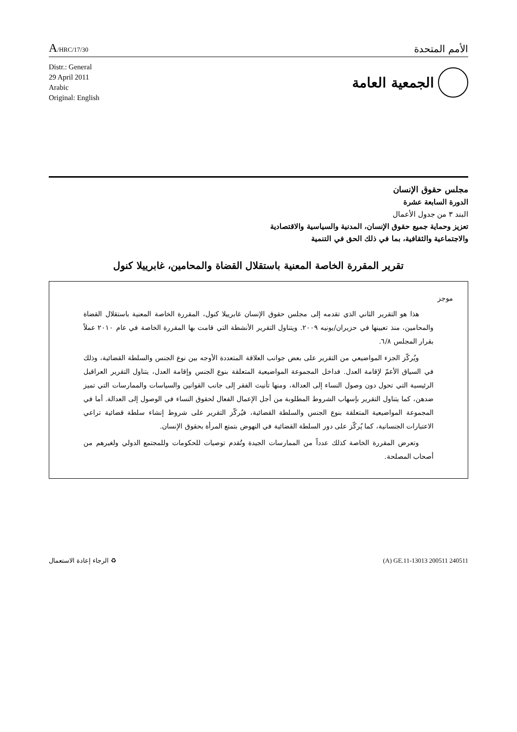A/HRC/17/30
الأمم المتحدة
Distr.: General
29 April 2011
Arabic
Original: English
الجمعية العامة
مجلس حقوق الإنسان
الدورة السابعة عشرة
البند ٣ من جدول الأعمال
تعزيز وحماية جميع حقوق الإنسان، المدنية والسياسية والاقتصادية
والاجتماعية والثقافية، بما في ذلك الحق في التنمية
تقرير المقررة الخاصة المعنية باستقلال القضاة والمحامين، غابرييلا كنول
موجز
هذا هو التقرير الثاني الذي تقدمه إلى مجلس حقوق الإنسان غابرييلا كنول، المقررة الخاصة المعنية باستقلال القضاة والمحامين، منذ تعيينها في حزيران/يونيه ٢٠٠٩. ويتناول التقرير الأنشطة التي قامت بها المقررة الخاصة في عام ٢٠١٠ عملاً بقرار المجلس ٦/٨.
ويُركّز الجزء المواضيعي من التقرير على بعض جوانب العلاقة المتعددة الأوجه بين نوع الجنس والسلطة القضائية، وذلك في السياق الأعمّ لإقامة العدل. فداخل المجموعة المواضيعية المتعلقة بنوع الجنس وإقامة العدل، يتناول التقرير العراقيل الرئيسية التي تحول دون وصول النساء إلى العدالة، ومنها تأنيث الفقر إلى جانب القوانين والسياسات والممارسات التي تميز ضدهن، كما يتناول التقرير بإسهاب الشروط المطلوبة من أجل الإعمال الفعال لحقوق النساء في الوصول إلى العدالة. أما في المجموعة المواضيعية المتعلقة بنوع الجنس والسلطة القضائية، فيُركّز التقرير على شروط إنشاء سلطة قضائية تراعي الاعتبارات الجنسانية، كما يُركّز على دور السلطة القضائية في النهوض بتمتع المرأة بحقوق الإنسان.
وتعرض المقررة الخاصة كذلك عدداً من الممارسات الجيدة وتُقدم توصيات للحكومات وللمجتمع الدولي ولغيرهم من أصحاب المصلحة.
♻ الرجاء إعادة الاستعمال (A) GE.11-13013 200511 240511